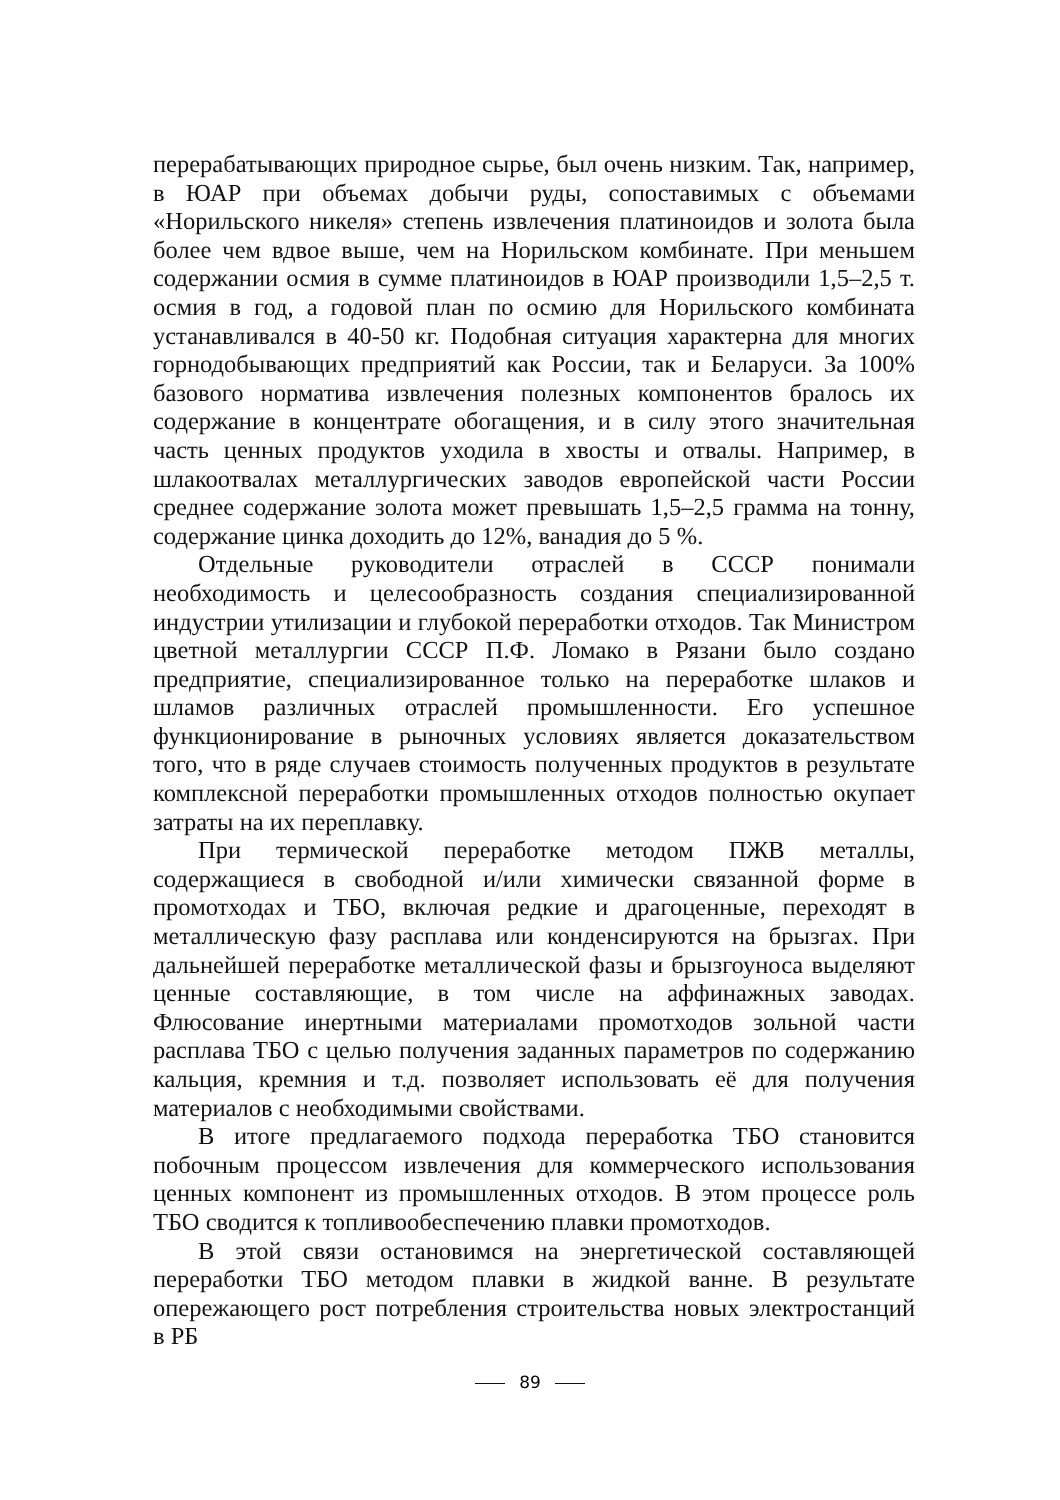перерабатывающих природное сырье, был очень низким. Так, например, в ЮАР при объемах добычи руды, сопоставимых с объемами «Норильского никеля» степень извлечения платиноидов и золота была более чем вдвое выше, чем на Норильском комбинате. При меньшем содержании осмия в сумме платиноидов в ЮАР производили 1,5–2,5 т. осмия в год, а годовой план по осмию для Норильского комбината устанавливался в 40-50 кг. Подобная ситуация характерна для многих горнодобывающих предприятий как России, так и Беларуси. За 100% базового норматива извлечения полезных компонентов бралось их содержание в концентрате обогащения, и в силу этого значительная часть ценных продуктов уходила в хвосты и отвалы. Например, в шлакоотвалах металлургических заводов европейской части России среднее содержание золота может превышать 1,5–2,5 грамма на тонну, содержание цинка доходить до 12%, ванадия до 5 %.
Отдельные руководители отраслей в СССР понимали необходимость и целесообразность создания специализированной индустрии утилизации и глубокой переработки отходов. Так Министром цветной металлургии СССР П.Ф. Ломако в Рязани было создано предприятие, специализированное только на переработке шлаков и шламов различных отраслей промышленности. Его успешное функционирование в рыночных условиях является доказательством того, что в ряде случаев стоимость полученных продуктов в результате комплексной переработки промышленных отходов полностью окупает затраты на их переплавку.
При термической переработке методом ПЖВ металлы, содержащиеся в свободной и/или химически связанной форме в промотходах и ТБО, включая редкие и драгоценные, переходят в металлическую фазу расплава или конденсируются на брызгах. При дальнейшей переработке металлической фазы и брызгоуноса выделяют ценные составляющие, в том числе на аффинажных заводах. Флюсование инертными материалами промотходов зольной части расплава ТБО с целью получения заданных параметров по содержанию кальция, кремния и т.д. позволяет использовать её для получения материалов с необходимыми свойствами.
В итоге предлагаемого подхода переработка ТБО становится побочным процессом извлечения для коммерческого использования ценных компонент из промышленных отходов. В этом процессе роль ТБО сводится к топливообеспечению плавки промотходов.
В этой связи остановимся на энергетической составляющей переработки ТБО методом плавки в жидкой ванне. В результате опережающего рост потребления строительства новых электростанций в РБ
89